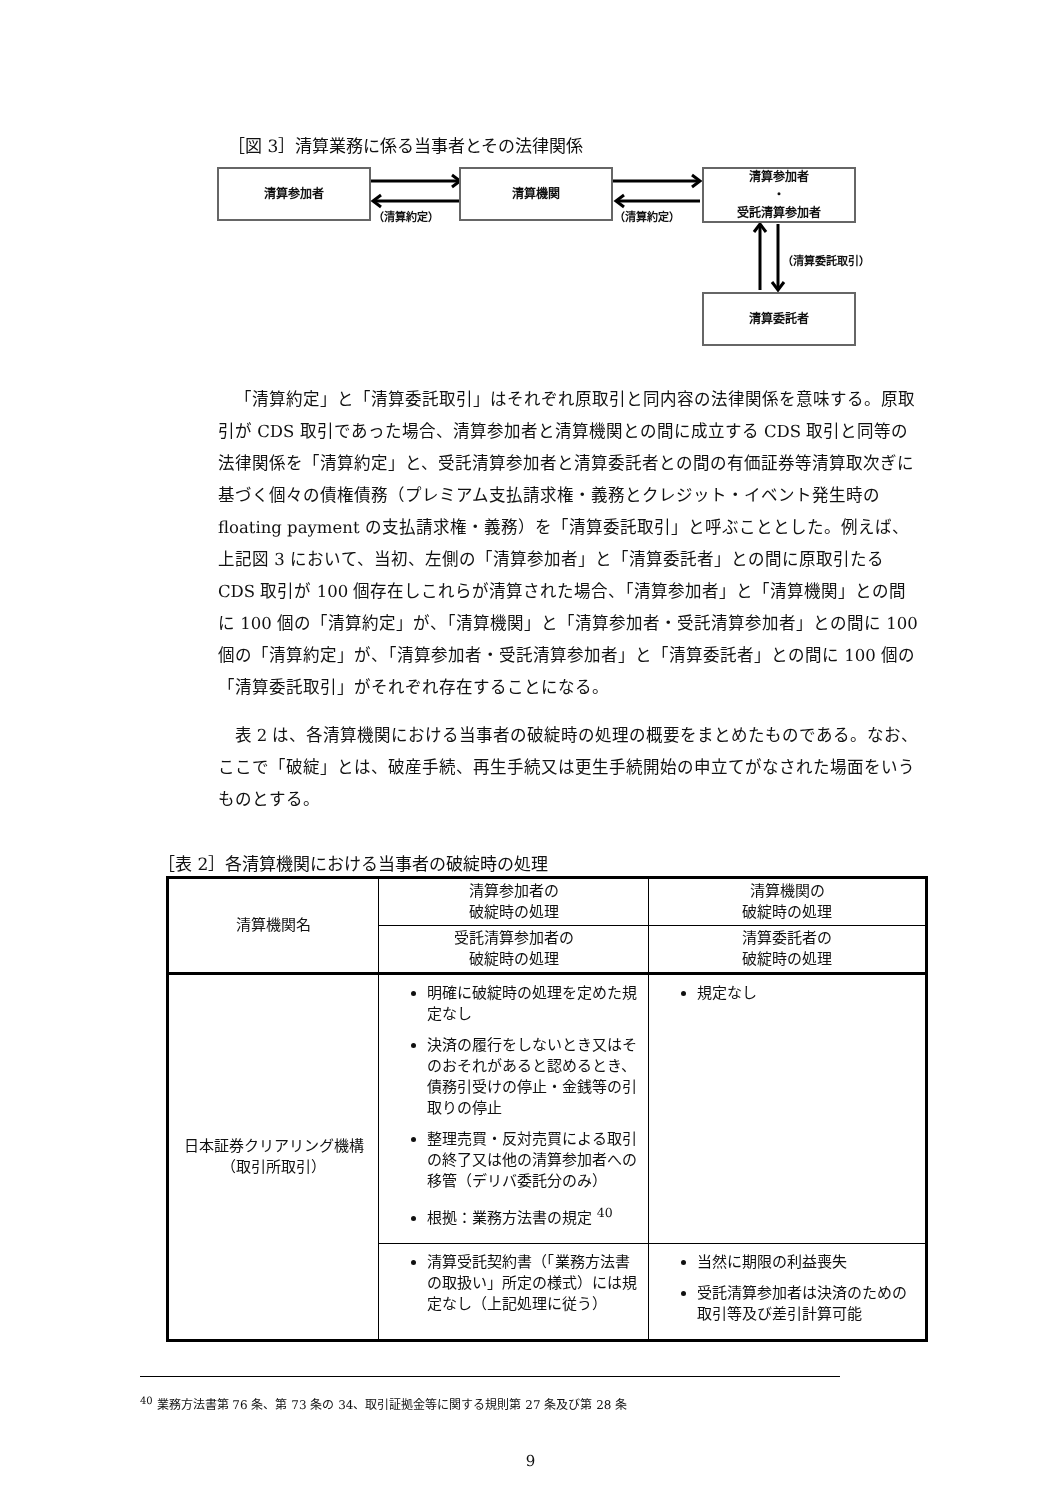［図 3］清算業務に係る当事者とその法律関係
清算参加者 清算機関
清算参加者
・
受託清算参加者
清算委託者
（清算約定） （清算約定）
（清算委託取引）
「清算約定」と「清算委託取引」はそれぞれ原取引と同内容の法律関係を意味する。原取引が CDS 取引であった場合、清算参加者と清算機関との間に成立する CDS 取引と同等の法律関係を「清算約定」と、受託清算参加者と清算委託者との間の有価証券等清算取次ぎに基づく個々の債権債務（プレミアム支払請求権・義務とクレジット・イベント発生時の floating payment の支払請求権・義務）を「清算委託取引」と呼ぶこととした。例えば、上記図 3 において、当初、左側の「清算参加者」と「清算委託者」との間に原取引たる CDS 取引が 100 個存在しこれらが清算された場合、「清算参加者」と「清算機関」との間に 100 個の「清算約定」が、「清算機関」と「清算参加者・受託清算参加者」との間に 100 個の「清算約定」が、「清算参加者・受託清算参加者」と「清算委託者」との間に 100 個の「清算委託取引」がそれぞれ存在することになる。
表 2 は、各清算機関における当事者の破綻時の処理の概要をまとめたものである。なお、ここで「破綻」とは、破産手続、再生手続又は更生手続開始の申立てがなされた場面をいうものとする。
［表 2］各清算機関における当事者の破綻時の処理
| 清算機関名 | 清算参加者の 破綻時の処理 | 清算機関の 破綻時の処理 |
| --- | --- | --- |
| | 受託清算参加者の 破綻時の処理 | 清算委託者の 破綻時の処理 |
| 日本証券クリアリング機構 （取引所取引） | 明確に破綻時の処理を定めた規定なし 決済の履行をしないとき又はそのおそれがあると認めるとき、債務引受けの停止・金銭等の引取りの停止 整理売買・反対売買による取引の終了又は他の清算参加者への移管（デリバ委託分のみ） 根拠：業務方法書の規定 <sup>40</sup> | 規定なし |
| | 清算受託契約書（「業務方法書の取扱い」所定の様式）には規定なし（上記処理に従う） | 当然に期限の利益喪失 受託清算参加者は決済のための取引等及び差引計算可能 |
<sup>40</sup> 業務方法書第 76 条、第 73 条の 34、取引証拠金等に関する規則第 27 条及び第 28 条
9